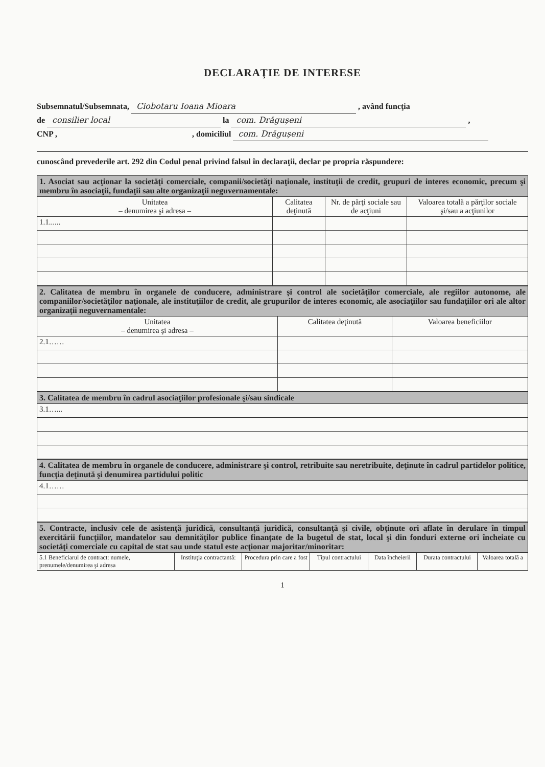DECLARAŢIE DE INTERESE
Subsemnatul/Subsemnata, Ciobotaru Ioana Mioara , având funcţia
de consilier local la com. Drăgușeni ,
CNP , , domiciliul com. Drăgușeni
cunoscând prevederile art. 292 din Codul penal privind falsul în declaraţii, declar pe propria răspundere:
| 1. Asociat sau acţionar la societăţi comerciale, companii/societăţi naţionale, instituţii de credit, grupuri de interes economic, precum şi membru în asociaţii, fundaţii sau alte organizaţii neguvernamentale: | | | |
| Unitatea – denumirea şi adresa – | Calitatea deţinută | Nr. de părţi sociale sau de acţiuni | Valoarea totală a părţilor sociale şi/sau a acţiunilor |
| 1.1...... | | | |
| 2. Calitatea de membru în organele de conducere, administrare şi control ale societăţilor comerciale, ale regiilor autonome, ale companiilor/societăţilor naţionale, ale instituţiilor de credit, ale grupurilor de interes economic, ale asociaţiilor sau fundaţiilor ori ale altor organizaţii neguvernamentale: | | |
| Unitatea – denumirea şi adresa – | Calitatea deţinută | Valoarea beneficiilor |
| 2.1…… | | |
| 3. Calitatea de membru în cadrul asociaţiilor profesionale şi/sau sindicale |
| 3.1…... |
| 4. Calitatea de membru în organele de conducere, administrare şi control, retribuite sau neretribuite, deţinute în cadrul partidelor politice, funcţia deţinută şi denumirea partidului politic |
| 4.1…… |
| 5. Contracte, inclusiv cele de asistenţă juridică, consultanţă juridică, consultanţă şi civile, obţinute ori aflate în derulare în timpul exercitării funcţiilor, mandatelor sau demnităţilor publice finanţate de la bugetul de stat, local şi din fonduri externe ori încheiate cu societăţi comerciale cu capital de stat sau unde statul este acţionar majoritar/minoritar: | | | | | | |
| 5.1 Beneficiarul de contract: numele, prenumele/denumirea şi adresa | Instituţia contractantă: | Procedura prin care a fost | Tipul contractului | Data încheierii | Durata contractului | Valoarea totală a |
1